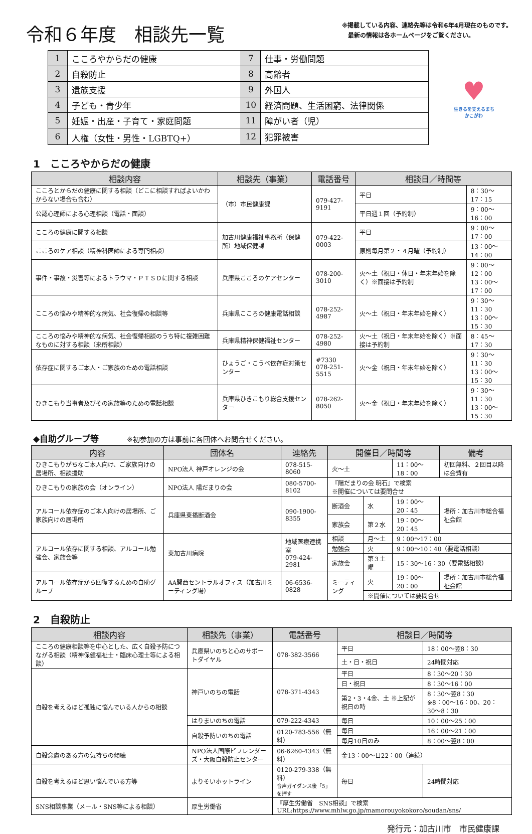令和６年度　相談先一覧
※掲載している内容、連絡先等は令和6年4月現在のものです。
　最新の情報は各ホームページをご覧ください。
| 1 | こころやからだの健康 | 7 | 仕事・労働問題 |
| 2 | 自殺防止 | 8 | 高齢者 |
| 3 | 遺族支援 | 9 | 外国人 |
| 4 | 子ども・青少年 | 10 | 経済問題、生活困窮、法律関係 |
| 5 | 妊娠・出産・子育て・家庭問題 | 11 | 障がい者（児） |
| 6 | 人権（女性・男性・LGBTQ+） | 12 | 犯罪被害 |
♥
生きるを支えるまち
かこがわ
1　こころやからだの健康
| 相談内容 | 相談先（事業） | 電話番号 | 相談日／時間等 | |
| --- | --- | --- | --- | --- |
| こころとからだの健康に関する相談（どこに相談すればよいかわからない場合も含む） | （市）市民健康課 | 079-427-9191 | 平日 | 8：30〜17：15 |
| 公認心理師による心理相談（電話・面談） | | | 平日週１回（予約制） | 9：00〜16：00 |
| こころの健康に関する相談 | 加古川健康福祉事務所（保健所）地域保健課 | 079-422-0003 | 平日 | 9：00〜17：00 |
| こころのケア相談（精神科医師による専門相談） | | | 原則毎月第２・４月曜（予約制） | 13：00〜14：00 |
| 事件・事故・災害等によるトラウマ・ＰＴＳＤに関する相談 | 兵庫県こころのケアセンター | 078-200-3010 | 火〜土（祝日・休日・年末年始を除く）※面接は予約制 | 9：00〜12：00 13：00〜17：00 |
| こころの悩みや精神的な病気、社会復帰の相談等 | 兵庫県こころの健康電話相談 | 078-252-4987 | 火〜土（祝日・年末年始を除く） | 9：30〜11：30 13：00〜15：30 |
| こころの悩みや精神的な病気、社会復帰相談のうち特に複雑困難なものに対する相談（来所相談） | 兵庫県精神保健福祉センター | 078-252-4980 | 火〜土（祝日・年末年始を除く）※面接は予約制 | 8：45〜17：30 |
| 依存症に関するご本人・ご家族のための電話相談 | ひょうご・こうべ依存症対策センター | #7330 078-251-5515 | 火〜金（祝日・年末年始を除く） | 9：30〜11：30 13：00〜15：30 |
| ひきこもり当事者及びその家族等のための電話相談 | 兵庫県ひきこもり総合支援センター | 078-262-8050 | 火〜金（祝日・年末年始を除く） | 9：30〜11：30 13：00〜15：30 |
◆自助グループ等 ※初参加の方は事前に各団体へお問合せください。
| 内容 | 団体名 | 連絡先 | 開催日／時間等 | | | 備考 |
| --- | --- | --- | --- | --- | --- | --- |
| ひきこもりがちなご本人向け、ご家族向けの居場所、相談援助 | NPO法人 神戸オレンジの会 | 078-515-8060 | 火〜土 | | 11：00〜18：00 | 初回無料、２回目以降は会費有 |
| ひきこもりの家族の会（オンライン） | NPO法人 陽だまりの会 | 080-5700-8102 | 『陽だまりの会 明石』で検索 ※開催については要問合せ | | | |
| アルコール依存症のご本人向けの居場所、ご家族向けの居場所 | 兵庫県東播断酒会 | 090-1900-8355 | 断酒会 | 水 | 19：00〜20：45 | 場所：加古川市総合福祉会館 |
| | | | 家族会 | 第２水 | 19：00〜20：45 | |
| アルコール依存に関する相談、アルコール勉強会、家族会等 | 東加古川病院 | 地域医療連携室 079-424-2981 | 相談 | 月〜土 | 9：00〜17：00 | |
| | | | 勉強会 | 火 | 9：00〜10：40（要電話相談） | |
| | | | 家族会 | 第３土曜 | 15：30〜16：30（要電話相談） | |
| アルコール依存症から回復するための自助グループ | AA関西セントラルオフィス（加古川ミーティング場） | 06-6536-0828 | ミーティング | 火 | 19：00〜20：00 | 場所：加古川市総合福祉会館 |
| | | | | ※開催については要問合せ | | |
2　自殺防止
| 相談内容 | 相談先（事業） | 電話番号 | 相談日／時間等 | |
| --- | --- | --- | --- | --- |
| こころの健康相談等を中心とした、広く自殺予防につながる相談（精神保健福祉士・臨床心理士等による相談） | 兵庫県いのちと心のサポートダイヤル | 078-382-3566 | 平日 | 18：00〜翌8：30 |
| | | | 土・日・祝日 | 24時間対応 |
| 自殺を考えるほど孤独に悩んでいる人からの相談 | 神戸いのちの電話 | 078-371-4343 | 平日 | 8：30〜20：30 |
| | | | 日・祝日 | 8：30〜16：00 |
| | | | 第2・3・4金、土 ※上記が祝日の時 | 8：30〜翌8：30 ※8：00〜16：00、20：30〜8：30 |
| | はりまいのちの電話 | 079-222-4343 | 毎日 | 10：00〜25：00 |
| | 自殺予防いのちの電話 | 0120-783-556（無料） | 毎日 | 16：00〜21：00 |
| | | | 毎月10日のみ | 8：00〜翌8：00 |
| 自殺念慮のある方の気持ちの傾聴 | NPO法人国際ビフレンダーズ・大阪自殺防止センター | 06-6260-4343（無料） | 金13：00〜日22：00（連続） | |
| 自殺を考えるほど思い悩んでいる方等 | よりそいホットライン | 0120-279-338（無料） 音声ガイダンス後「5」を押す | 毎日 | 24時間対応 |
| SNS相談事業（メール・SNS等による相談） | 厚生労働省 | 『厚生労働省 SNS相談』で検索 URL:https://www.mhlw.go.jp/mamorouyokokoro/soudan/sns/ | | |
発行元：加古川市　市民健康課